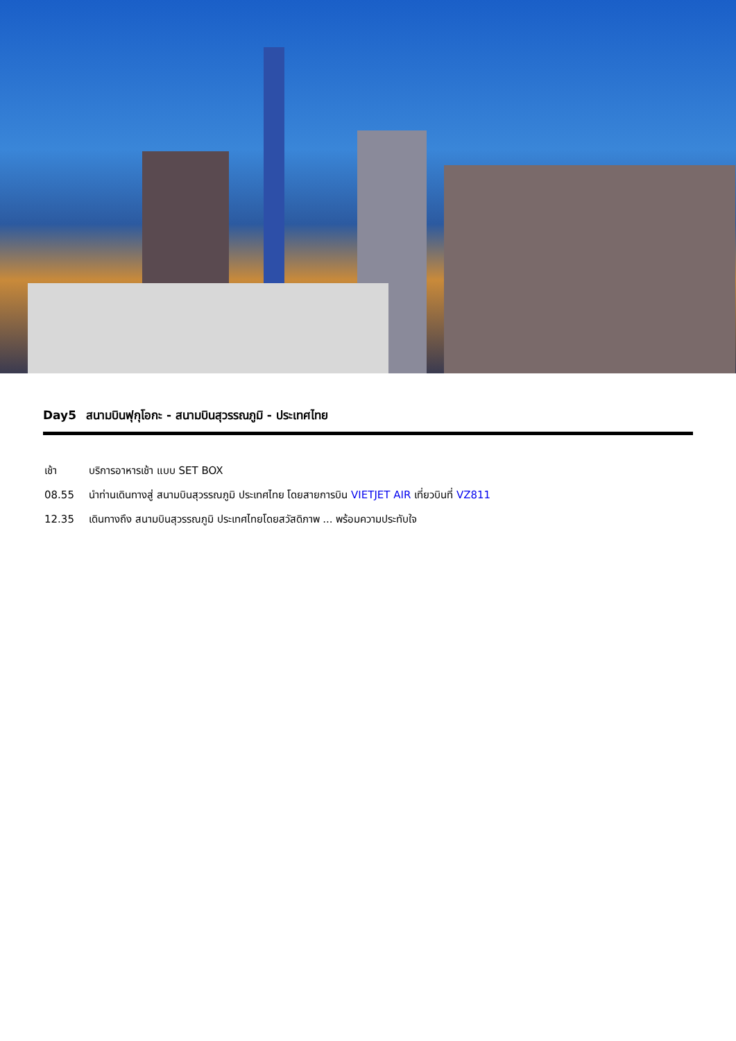Day5 สนามบินฟุกุโอกะ - สนามบินสุวรรณภูมิ - ประเทศไทย
เช้า บริการอาหารเช้า แบบ SET BOX
08.55 นำท่านเดินทางสู่ สนามบินสุวรรณภูมิ ประเทศไทย โดยสายการบิน VIETJET AIR เที่ยวบินที่ VZ811
12.35 เดินทางถึง สนามบินสุวรรณภูมิ ประเทศไทยโดยสวัสดิภาพ ... พร้อมความประทับใจ